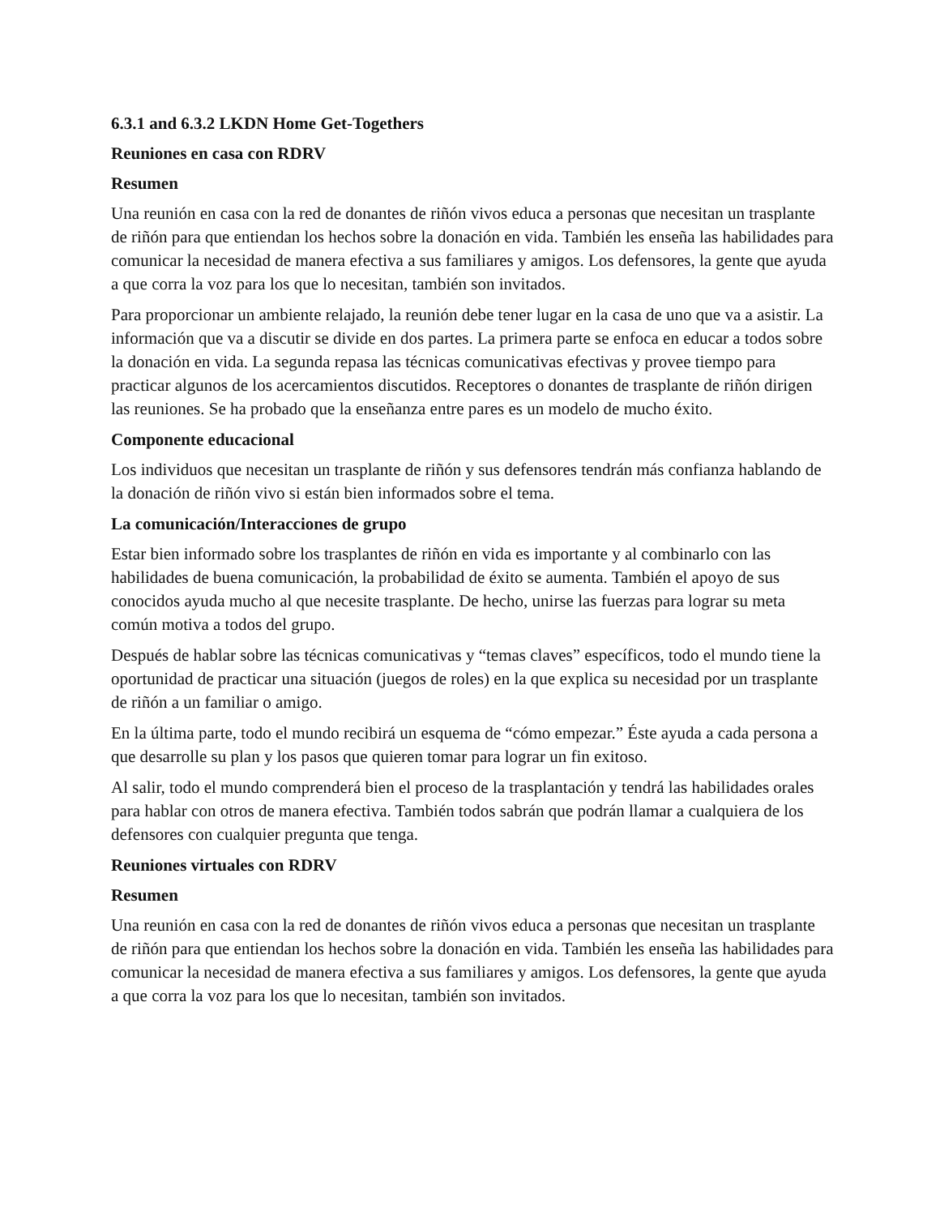6.3.1 and 6.3.2 LKDN Home Get-Togethers
Reuniones en casa con RDRV
Resumen
Una reunión en casa con la red de donantes de riñón vivos educa a personas que necesitan un trasplante de riñón para que entiendan los hechos sobre la donación en vida. También les enseña las habilidades para comunicar la necesidad de manera efectiva a sus familiares y amigos. Los defensores, la gente que ayuda a que corra la voz para los que lo necesitan, también son invitados.
Para proporcionar un ambiente relajado, la reunión debe tener lugar en la casa de uno que va a asistir. La información que va a discutir se divide en dos partes. La primera parte se enfoca en educar a todos sobre la donación en vida. La segunda repasa las técnicas comunicativas efectivas y provee tiempo para practicar algunos de los acercamientos discutidos. Receptores o donantes de trasplante de riñón dirigen las reuniones. Se ha probado que la enseñanza entre pares es un modelo de mucho éxito.
Componente educacional
Los individuos que necesitan un trasplante de riñón y sus defensores tendrán más confianza hablando de la donación de riñón vivo si están bien informados sobre el tema.
La comunicación/Interacciones de grupo
Estar bien informado sobre los trasplantes de riñón en vida es importante y al combinarlo con las habilidades de buena comunicación, la probabilidad de éxito se aumenta. También el apoyo de sus conocidos ayuda mucho al que necesite trasplante. De hecho, unirse las fuerzas para lograr su meta común motiva a todos del grupo.
Después de hablar sobre las técnicas comunicativas y “temas claves” específicos, todo el mundo tiene la oportunidad de practicar una situación (juegos de roles) en la que explica su necesidad por un trasplante de riñón a un familiar o amigo.
En la última parte, todo el mundo recibirá un esquema de “cómo empezar.” Éste ayuda a cada persona a que desarrolle su plan y los pasos que quieren tomar para lograr un fin exitoso.
Al salir, todo el mundo comprenderá bien el proceso de la trasplantación y tendrá las habilidades orales para hablar con otros de manera efectiva. También todos sabrán que podrán llamar a cualquiera de los defensores con cualquier pregunta que tenga.
Reuniones virtuales con RDRV
Resumen
Una reunión en casa con la red de donantes de riñón vivos educa a personas que necesitan un trasplante de riñón para que entiendan los hechos sobre la donación en vida. También les enseña las habilidades para comunicar la necesidad de manera efectiva a sus familiares y amigos. Los defensores, la gente que ayuda a que corra la voz para los que lo necesitan, también son invitados.